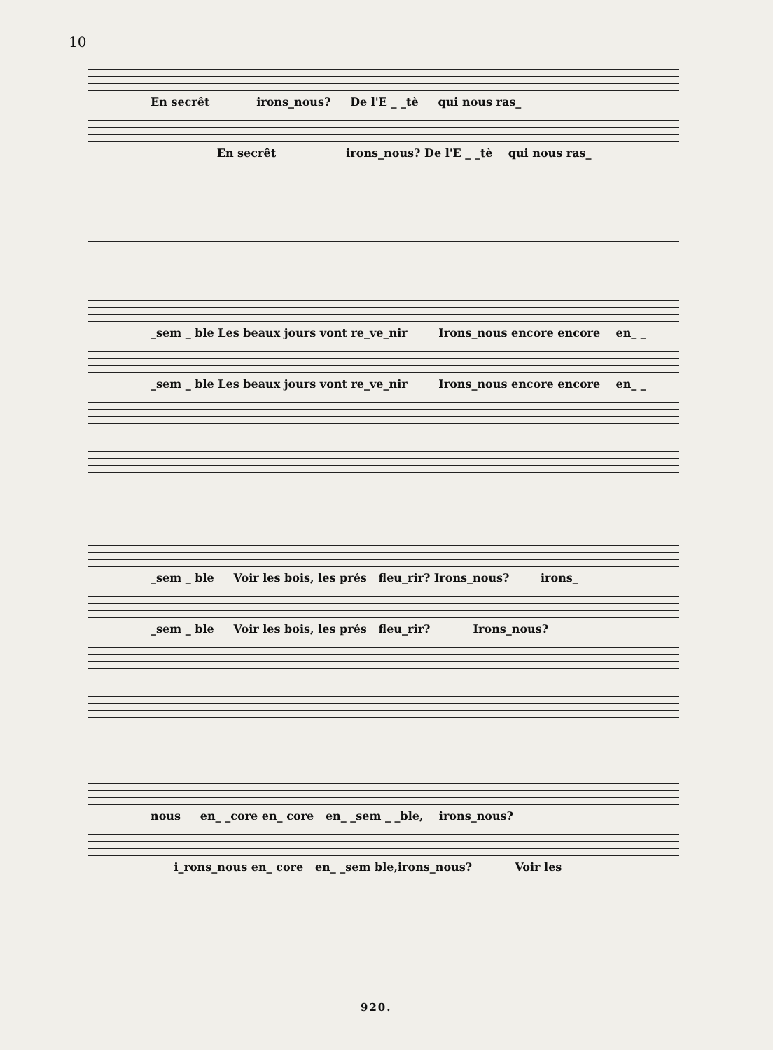10
En secrêt irons_nous? De l'E _ _tè qui nous ras_
En secrêt irons_nous? De l'E _ _tè qui nous ras_
_sem _ ble Les beaux jours vont re_ve_nir Irons_nous encore encore en_ _
_sem _ ble Les beaux jours vont re_ve_nir Irons_nous encore encore en_ _
_sem _ ble Voir les bois, les prés fleu_rir? Irons_nous? irons_
_sem _ ble Voir les bois, les prés fleu_rir? Irons_nous?
nous en_ _core en_ core en_ _sem _ _ble, irons_nous?
i_rons_nous en_ core en_ _sem ble,irons_nous? Voir les
920.